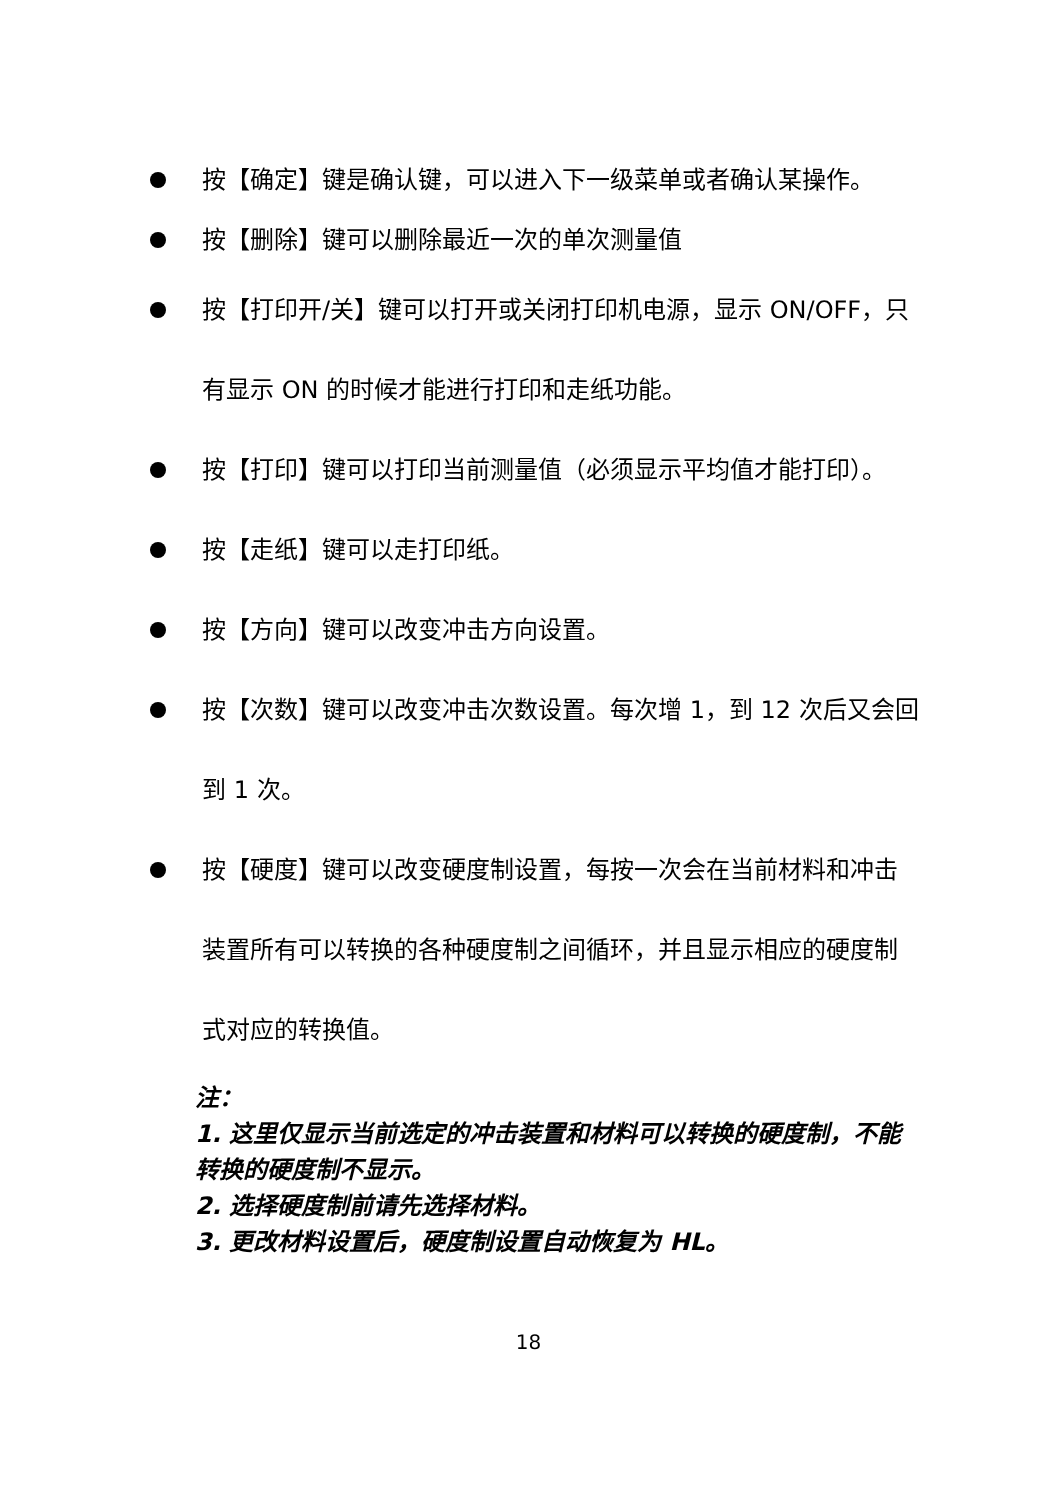按【确定】键是确认键，可以进入下一级菜单或者确认某操作。
按【删除】键可以删除最近一次的单次测量值
按【打印开/关】键可以打开或关闭打印机电源，显示 ON/OFF，只有显示 ON 的时候才能进行打印和走纸功能。
按【打印】键可以打印当前测量值（必须显示平均值才能打印）。
按【走纸】键可以走打印纸。
按【方向】键可以改变冲击方向设置。
按【次数】键可以改变冲击次数设置。每次增 1，到 12 次后又会回到 1 次。
按【硬度】键可以改变硬度制设置，每按一次会在当前材料和冲击装置所有可以转换的各种硬度制之间循环，并且显示相应的硬度制式对应的转换值。
注：
1. 这里仅显示当前选定的冲击装置和材料可以转换的硬度制，不能转换的硬度制不显示。
2. 选择硬度制前请先选择材料。
3. 更改材料设置后，硬度制设置自动恢复为 HL。
18